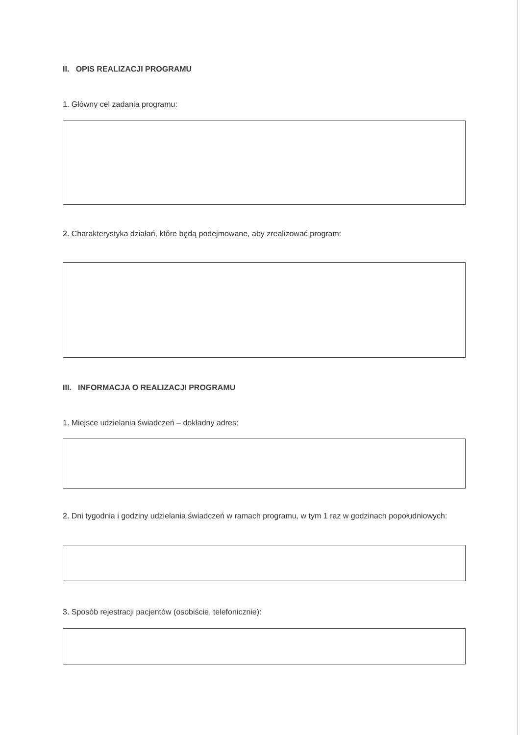II. OPIS REALIZACJI PROGRAMU
1. Główny cel zadania programu:
2. Charakterystyka działań, które będą podejmowane, aby zrealizować program:
III. INFORMACJA O REALIZACJI PROGRAMU
1. Miejsce udzielania świadczeń – dokładny adres:
2. Dni tygodnia i godziny udzielania świadczeń w ramach programu, w tym 1 raz w godzinach popołudniowych:
3. Sposób rejestracji pacjentów (osobiście, telefonicznie):